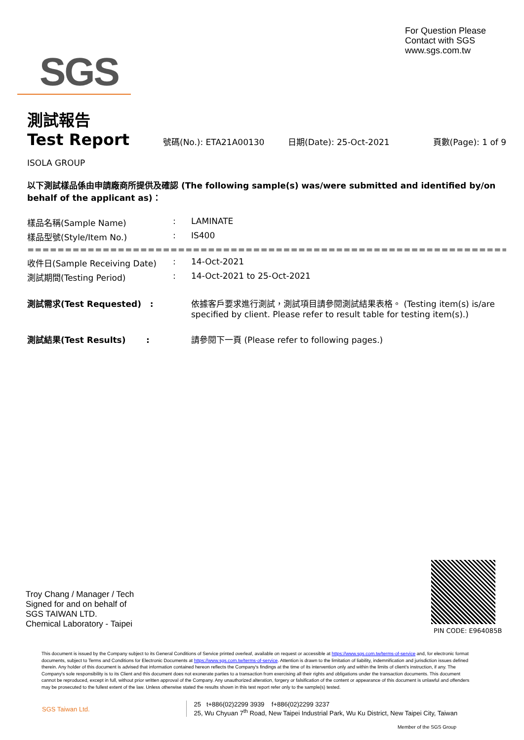For Question Please
Contact with SGS
www.sgs.com.tw
SGS
測試報告
Test Report
號碼(No.): ETA21A00130 日期(Date): 25-Oct-2021 頁數(Page): 1 of 9
ISOLA GROUP
以下測試樣品係由申請廠商所提供及確認 (The following sample(s) was/were submitted and identified by/on behalf of the applicant as)：
| 樣品名稱(Sample Name) | : | LAMINATE |
| 樣品型號(Style/Item No.) | : | IS400 |
| ========================================================================== | | |
| 收件日(Sample Receiving Date) | : | 14-Oct-2021 |
| 測試期間(Testing Period) | : | 14-Oct-2021 to 25-Oct-2021 |
| 測試需求(Test Requested) : | | 依據客戶要求進行測試，測試項目請參閱測試結果表格。 (Testing item(s) is/are specified by client. Please refer to result table for testing item(s).) |
| 測試結果(Test Results) : | | 請參閱下一頁 (Please refer to following pages.) |
Troy Chang / Manager / Tech
Signed for and on behalf of
SGS TAIWAN LTD.
Chemical Laboratory - Taipei
PIN CODE: E964085B
This document is issued by the Company subject to its General Conditions of Service printed overleaf, available on request or accessible at https://www.sgs.com.tw/terms-of-service and, for electronic format documents, subject to Terms and Conditions for Electronic Documents at https://www.sgs.com.tw/terms-of-service. Attention is drawn to the limitation of liability, indemnification and jurisdiction issues defined therein. Any holder of this document is advised that information contained hereon reflects the Company's findings at the time of its intervention only and within the limits of client's instruction, if any. The Company's sole responsibility is to its Client and this document does not exonerate parties to a transaction from exercising all their rights and obligations under the transaction documents. This document cannot be reproduced, except in full, without prior written approval of the Company. Any unauthorized alteration, forgery or falsification of the content or appearance of this document is unlawful and offenders may be prosecuted to the fullest extent of the law. Unless otherwise stated the results shown in this test report refer only to the sample(s) tested.
SGS Taiwan Ltd. 25 t+886(02)2299 3939 f+886(02)2299 3237
25, Wu Chyuan 7<sup>th</sup> Road, New Taipei Industrial Park, Wu Ku District, New Taipei City, Taiwan
Member of the SGS Group